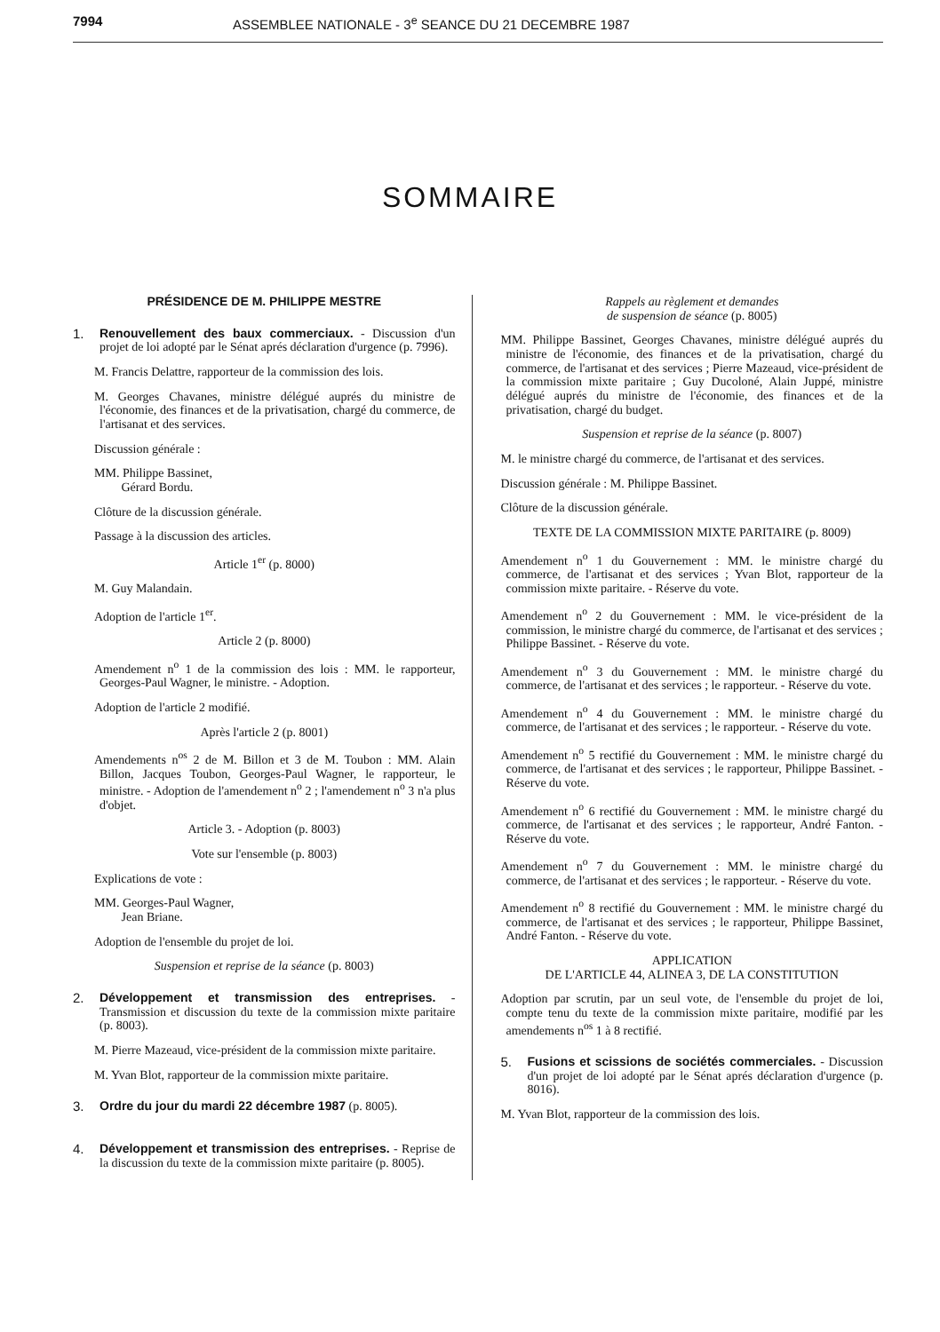7994 ASSEMBLEE NATIONALE - 3<sup>e</sup> SEANCE DU 21 DECEMBRE 1987
SOMMAIRE
PRÉSIDENCE DE M. PHILIPPE MESTRE
1. Renouvellement des baux commerciaux. - Discussion d'un projet de loi adopté par le Sénat aprés déclaration d'urgence (p. 7996).
M. Francis Delattre, rapporteur de la commission des lois.
M. Georges Chavanes, ministre délégué auprés du ministre de l'économie, des finances et de la privatisation, chargé du commerce, de l'artisanat et des services.
Discussion générale :
MM. Philippe Bassinet,
Gérard Bordu.
Clôture de la discussion générale.
Passage à la discussion des articles.
Article 1<sup>er</sup> (p. 8000)
M. Guy Malandain.
Adoption de l'article 1<sup>er</sup>.
Article 2 (p. 8000)
Amendement n<sup>o</sup> 1 de la commission des lois : MM. le rapporteur, Georges-Paul Wagner, le ministre. - Adoption.
Adoption de l'article 2 modifié.
Après l'article 2 (p. 8001)
Amendements n<sup>os</sup> 2 de M. Billon et 3 de M. Toubon : MM. Alain Billon, Jacques Toubon, Georges-Paul Wagner, le rapporteur, le ministre. - Adoption de l'amendement n<sup>o</sup> 2 ; l'amendement n<sup>o</sup> 3 n'a plus d'objet.
Article 3. - Adoption (p. 8003)
Vote sur l'ensemble (p. 8003)
Explications de vote :
MM. Georges-Paul Wagner,
Jean Briane.
Adoption de l'ensemble du projet de loi.
Suspension et reprise de la séance (p. 8003)
2. Développement et transmission des entreprises. - Transmission et discussion du texte de la commission mixte paritaire (p. 8003).
M. Pierre Mazeaud, vice-président de la commission mixte paritaire.
M. Yvan Blot, rapporteur de la commission mixte paritaire.
3. Ordre du jour du mardi 22 décembre 1987 (p. 8005).
4. Développement et transmission des entreprises. - Reprise de la discussion du texte de la commission mixte paritaire (p. 8005).
Rappels au règlement et demandes
de suspension de séance (p. 8005)
MM. Philippe Bassinet, Georges Chavanes, ministre délégué auprés du ministre de l'économie, des finances et de la privatisation, chargé du commerce, de l'artisanat et des services ; Pierre Mazeaud, vice-président de la commission mixte paritaire ; Guy Ducoloné, Alain Juppé, ministre délégué auprés du ministre de l'économie, des finances et de la privatisation, chargé du budget.
Suspension et reprise de la séance (p. 8007)
M. le ministre chargé du commerce, de l'artisanat et des services.
Discussion générale : M. Philippe Bassinet.
Clôture de la discussion générale.
TEXTE DE LA COMMISSION MIXTE PARITAIRE (p. 8009)
Amendement n<sup>o</sup> 1 du Gouvernement : MM. le ministre chargé du commerce, de l'artisanat et des services ; Yvan Blot, rapporteur de la commission mixte paritaire. - Réserve du vote.
Amendement n<sup>o</sup> 2 du Gouvernement : MM. le vice-président de la commission, le ministre chargé du commerce, de l'artisanat et des services ; Philippe Bassinet. - Réserve du vote.
Amendement n<sup>o</sup> 3 du Gouvernement : MM. le ministre chargé du commerce, de l'artisanat et des services ; le rapporteur. - Réserve du vote.
Amendement n<sup>o</sup> 4 du Gouvernement : MM. le ministre chargé du commerce, de l'artisanat et des services ; le rapporteur. - Réserve du vote.
Amendement n<sup>o</sup> 5 rectifié du Gouvernement : MM. le ministre chargé du commerce, de l'artisanat et des services ; le rapporteur, Philippe Bassinet. - Réserve du vote.
Amendement n<sup>o</sup> 6 rectifié du Gouvernement : MM. le ministre chargé du commerce, de l'artisanat et des services ; le rapporteur, André Fanton. - Réserve du vote.
Amendement n<sup>o</sup> 7 du Gouvernement : MM. le ministre chargé du commerce, de l'artisanat et des services ; le rapporteur. - Réserve du vote.
Amendement n<sup>o</sup> 8 rectifié du Gouvernement : MM. le ministre chargé du commerce, de l'artisanat et des services ; le rapporteur, Philippe Bassinet, André Fanton. - Réserve du vote.
APPLICATION
DE L'ARTICLE 44, ALINEA 3, DE LA CONSTITUTION
Adoption par scrutin, par un seul vote, de l'ensemble du projet de loi, compte tenu du texte de la commission mixte paritaire, modifié par les amendements n<sup>os</sup> 1 à 8 rectifié.
5. Fusions et scissions de sociétés commerciales. - Discussion d'un projet de loi adopté par le Sénat aprés déclaration d'urgence (p. 8016).
M. Yvan Blot, rapporteur de la commission des lois.